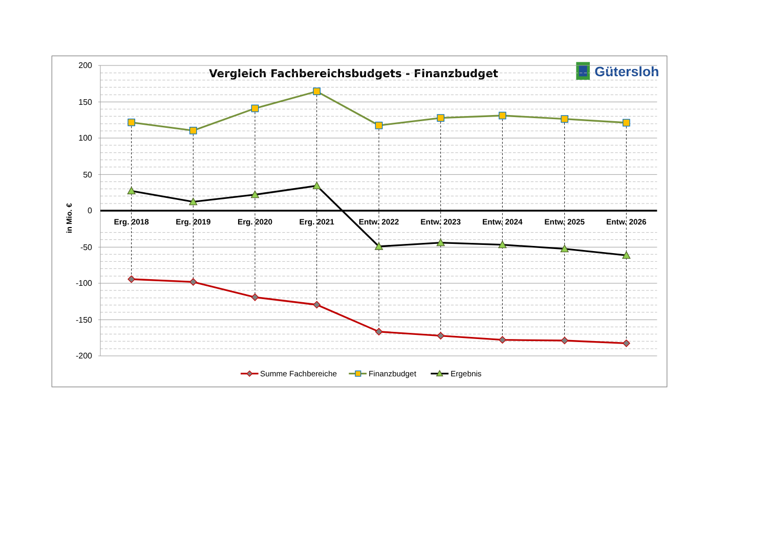Vergleich Fachbereichsbudgets - Finanzbudget
Gütersloh
200
150
100
50
0
-50
-100
-150
-200
in Mio. €
Erg. 2018
Erg. 2019
Erg. 2020
Erg. 2021
Entw. 2022
Entw. 2023
Entw. 2024
Entw. 2025
Entw. 2026
Summe Fachbereiche
Finanzbudget
Ergebnis